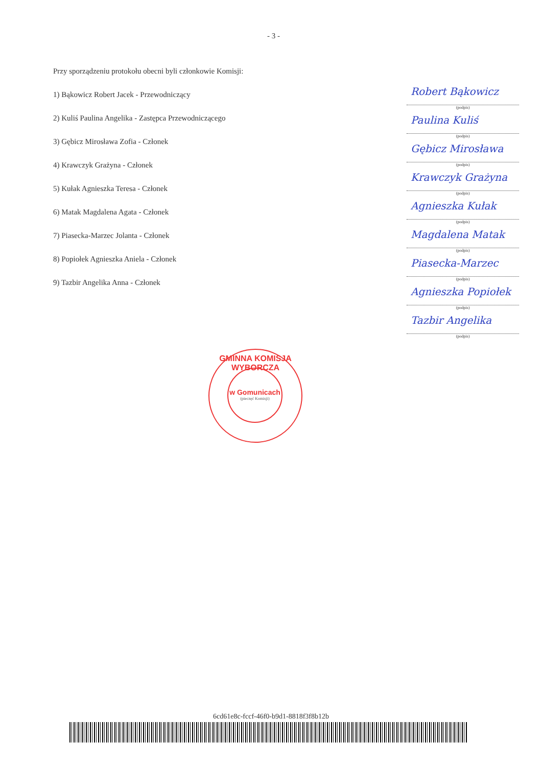- 3 -
Przy sporządzeniu protokołu obecni byli członkowie Komisji:
1) Bąkowicz Robert Jacek - Przewodniczący
2) Kuliś Paulina Angelika - Zastępca Przewodniczącego
3) Gębicz Mirosława Zofia - Członek
4) Krawczyk Grażyna - Członek
5) Kułak Agnieszka Teresa - Członek
6) Matak Magdalena Agata - Członek
7) Piasecka-Marzec Jolanta - Członek
8) Popiołek Agnieszka Aniela - Członek
9) Tazbir Angelika Anna - Członek
Robert Bąkowicz
(podpis)
Paulina Kuliś
(podpis)
Gębicz Mirosława
(podpis)
Krawczyk Grażyna
(podpis)
Agnieszka Kułak
(podpis)
Magdalena Matak
(podpis)
Piasecka-Marzec
(podpis)
Agnieszka Popiołek
(podpis)
Tazbir Angelika
(podpis)
GMINNA KOMISJA WYBORCZA
w Gomunicach
(pieczęć Komisji)
6cd61e8c-fccf-46f0-b9d1-8818f3f8b12b